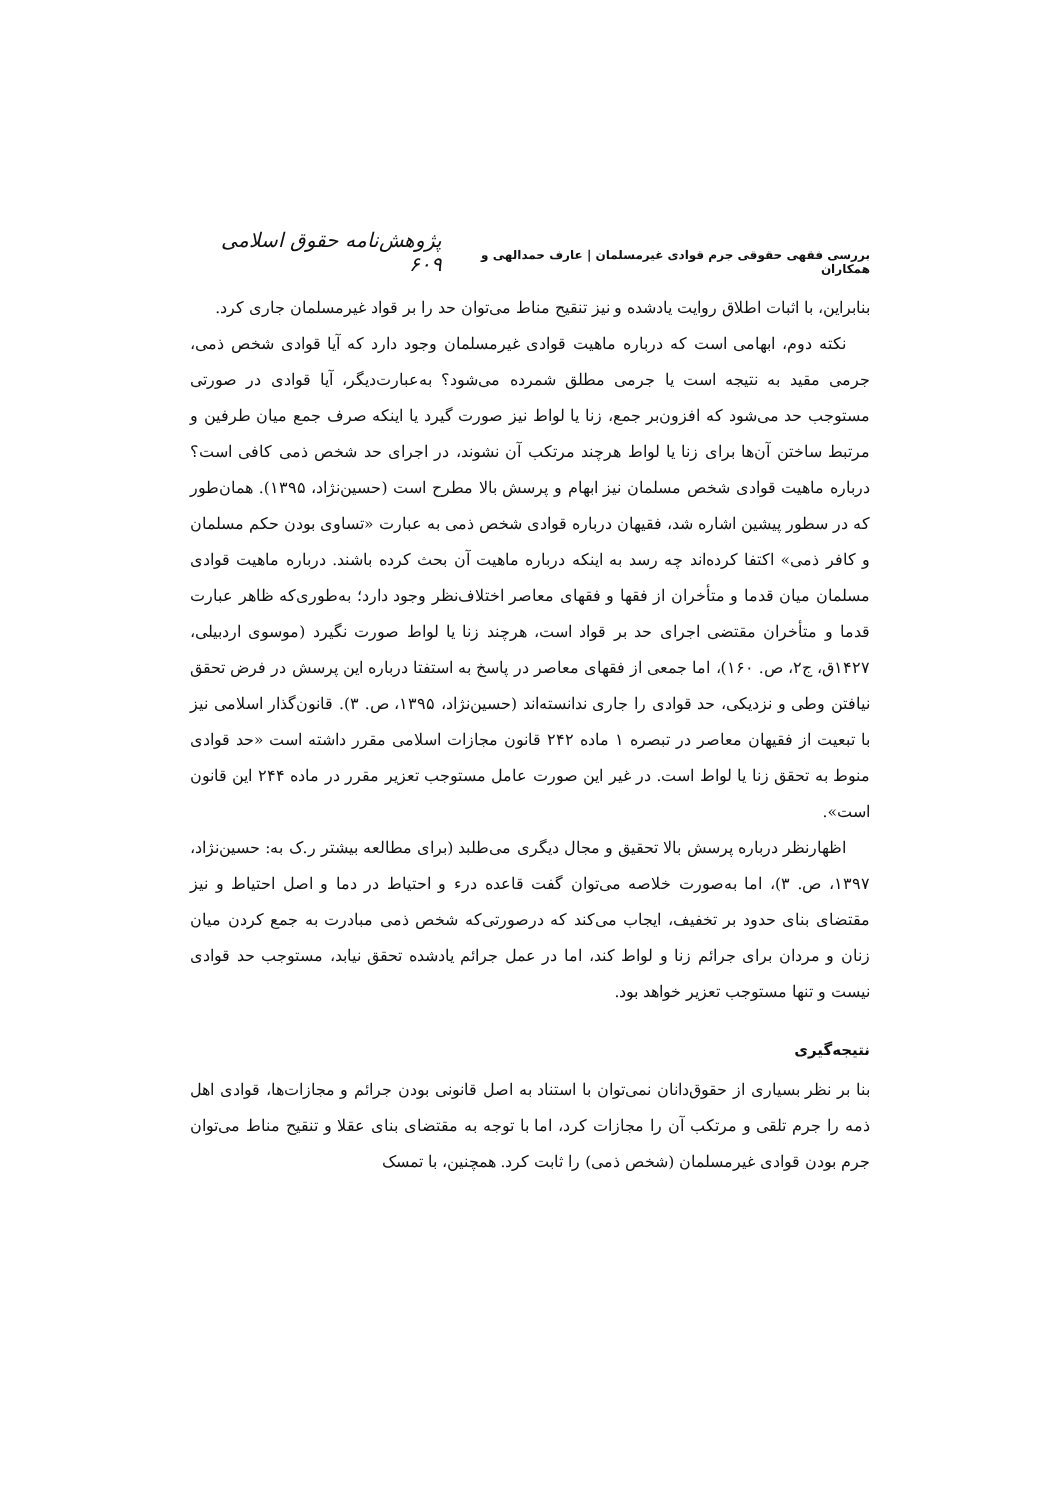بررسی فقهی حقوقی جرم قوادی غیرمسلمان | عارف حمدالهی و همکاران
پژوهش‌نامه حقوق اسلامی ۶۰۹
بنابراین، با اثبات اطلاق روایت یادشده و نیز تنقیح مناط می‌توان حد را بر قواد غیرمسلمان جاری کرد.
نکته دوم، ابهامی است که درباره ماهیت قوادی غیرمسلمان وجود دارد که آیا قوادی شخص ذمی، جرمی مقید به نتیجه است یا جرمی مطلق شمرده می‌شود؟ به‌عبارت‌دیگر، آیا قوادی در صورتی مستوجب حد می‌شود که افزون‌بر جمع، زنا یا لواط نیز صورت گیرد یا اینکه صرف جمع میان طرفین و مرتبط ساختن آن‌ها برای زنا یا لواط هرچند مرتکب آن نشوند، در اجرای حد شخص ذمی کافی است؟ درباره ماهیت قوادی شخص مسلمان نیز ابهام و پرسش بالا مطرح است (حسین‌نژاد، ۱۳۹۵). همان‌طور که در سطور پیشین اشاره شد، فقیهان درباره قوادی شخص ذمی به عبارت «تساوی بودن حکم مسلمان و کافر ذمی» اکتفا کرده‌اند چه رسد به اینکه درباره ماهیت آن بحث کرده باشند. درباره ماهیت قوادی مسلمان میان قدما و متأخران از فقها و فقهای معاصر اختلاف‌نظر وجود دارد؛ به‌طوری‌که ظاهر عبارت قدما و متأخران مقتضی اجرای حد بر قواد است، هرچند زنا یا لواط صورت نگیرد (موسوی اردبیلی، ۱۴۲۷ق، ج۲، ص. ۱۶۰)، اما جمعی از فقهای معاصر در پاسخ به استفتا درباره این پرسش در فرض تحقق نیافتن وطی و نزدیکی، حد قوادی را جاری ندانسته‌اند (حسین‌نژاد، ۱۳۹۵، ص. ۳). قانون‌گذار اسلامی نیز با تبعیت از فقیهان معاصر در تبصره ۱ ماده ۲۴۲ قانون مجازات اسلامی مقرر داشته است «حد قوادی منوط به تحقق زنا یا لواط است. در غیر این صورت عامل مستوجب تعزیر مقرر در ماده ۲۴۴ این قانون است».
اظهارنظر درباره پرسش بالا تحقیق و مجال دیگری می‌طلبد (برای مطالعه بیشتر ر.ک به: حسین‌نژاد، ۱۳۹۷، ص. ۳)، اما به‌صورت خلاصه می‌توان گفت قاعده درء و احتیاط در دما و اصل احتیاط و نیز مقتضای بنای حدود بر تخفیف، ایجاب می‌کند که درصورتی‌که شخص ذمی مبادرت به جمع کردن میان زنان و مردان برای جرائم زنا و لواط کند، اما در عمل جرائم یادشده تحقق نیابد، مستوجب حد قوادی نیست و تنها مستوجب تعزیر خواهد بود.
نتیجه‌گیری
بنا بر نظر بسیاری از حقوق‌دانان نمی‌توان با استناد به اصل قانونی بودن جرائم و مجازات‌ها، قوادی اهل ذمه را جرم تلقی و مرتکب آن را مجازات کرد، اما با توجه به مقتضای بنای عقلا و تنقیح مناط می‌توان جرم بودن قوادی غیرمسلمان (شخص ذمی) را ثابت کرد. همچنین، با تمسک